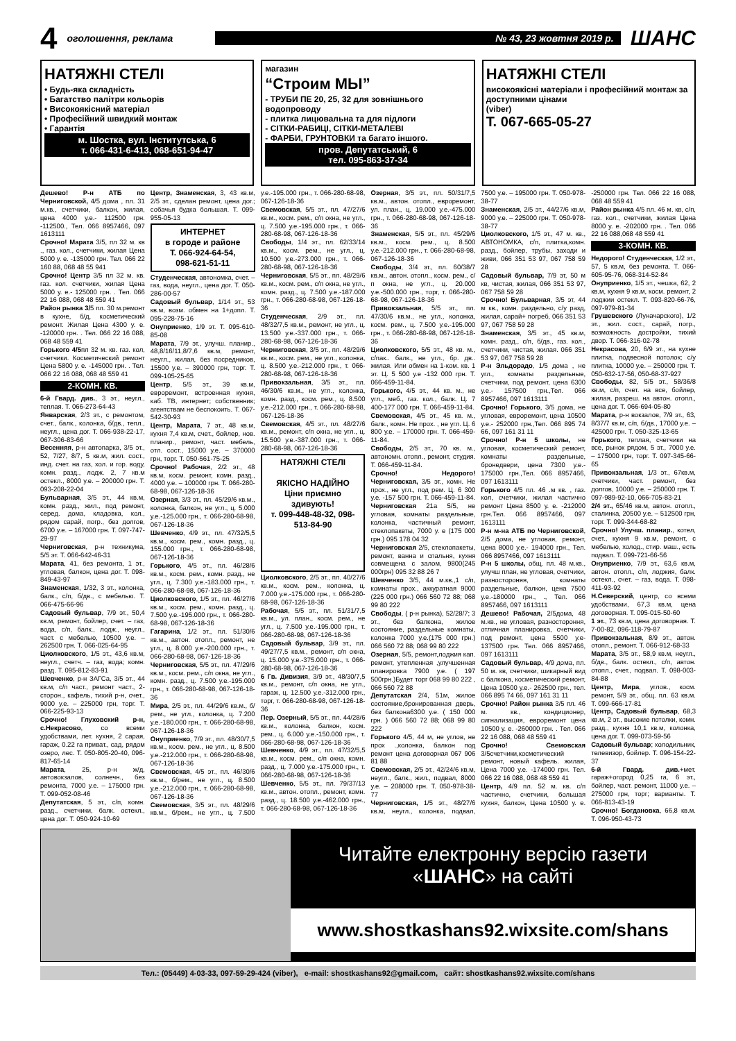4 оголошення, реклама № 43, 23 жовтня 2019 р. ШАНС
НАТЯЖНІ СТЕЛІ
• Будь-яка складність
• Багатство палітри кольорів
• Високоякісний матеріал
• Професійний швидкий монтаж
• Гарантія
м. Шостка, вул. Інститутська, 6
т. 066-431-6-413, 068-651-94-47
магазин
“Строим МЫ”
- ТРУБИ ПЕ 20, 25, 32 для зовнішнього водопроводу
- плитка лицювальна та для підлоги
- СІТКИ-РАБИЦІ, СІТКИ-МЕТАЛЕВІ
- ФАРБИ, ГРУНТОВКИ та багато іншого.
пров. Депутатський, 6
тел. 095-863-37-34
НАТЯЖНІ СТЕЛІ
високоякісні матеріали і професійний монтаж за доступними цінами
(viber)
Т. 067-665-05-27
Дешево! Р-н АТБ по Черниговской, 4/5 дома , пл. 31 м.кв., счетчики, балкон, жилая, цена 4000 у.е.- 112500 грн. -112500., Тел. 066 8957466, 097 1613111
Срочно! Марата 3/5, пл 32 м. кв ., газ. кол., счетчики, жилая Цена 5000 у. е. -135000 грн. Тел. 066 22 160 88, 068 48 55 941
Срочно! Центр 3/5 пл 32 м. кв. газ. кол. счетчики, жилая Цена 5000 у. е.- 125000 грн. . Тел. 066 22 16 088, 068 48 559 41
Район рынка 3/5 пл. 30 м.ремонт в кухне, б/д, косметический ремонт. Жилая Цена 4300 у. е. -120000 грн. . Тел. 066 22 16 088, 068 48 559 41
Горького 4/5пл 32 м. кв. газ. кол, счетчики. Косметический ремонт Цена 5800 у. е. -145000 грн. . Тел. 066 22 16 088, 068 48 559 41
2-КОМН. КВ.
6-й Гвард. див., 3 эт., неугл., теплая. Т. 066-273-64-43
Январская, 2/3 эт., с ремонтом, счет., балк., колонка, б/дв., тепл., неугл., цена дог. Т. 066-938-22-17, 067-306-83-66
Весенняя, р-н автопарка, 3/5 эт., 52, 7/27, 8/7, 5 кв.м, жил. сост., инд. счет. на газ, хол. и гор. воду, комн. разд., лодж. 2, 7 кв.м остекл., 8000 у.е. – 200000 грн. Т. 093-208-22-04
Бульварная, 3/5 эт., 44 кв.м, комн. разд., жил., под ремонт, серед. дома, кладовка, кол., рядом сарай, погр., без долгов, 6700 у.е. – 167000 грн. Т. 097-747-29-97
Черниговская, р-н техникума, 5/5 эт. Т. 066-642-46-31
Марата, 41, без ремонта, 1 эт., угловая, балкон, цена дог. Т. 098-849-43-97
Знаменская, 1/32, 3 эт., колонка, балк., с/п, б/дв., с мебелью. Т. 066-475-66-96
Садовый бульвар, 7/9 эт., 50,4 кв.м, ремонт, бойлер, счет. – газ, вода, с/п, балк., лодж., неугл., част. с мебелью, 10500 у.е. – 262500 грн. Т. 066-025-64-95
Циолковского, 1/5 эт., 43,6 кв.м, неугл., счетч. – газ, вода; комн. разд. Т. 095-812-83-91
Шевченко, р-н ЗАГСа, 3/5 эт., 44 кв.м, с/п част., ремонт част., 2-сторон., кафель, тихий р-н, счет., 9000 у.е. – 225000 грн, торг. Т. 066-225-93-13
Срочно! Глуховский р-н, с.Некрасово, со всеми удобствами, лет. кухня, 2 сарая, гараж, 0.22 га приват., сад, рядом озеро, лес. Т. 050-805-20-40, 096-817-65-14
Марата, 25, р-н ж/д, автовокзалов, солнечн., без ремонта, 7000 у.е. – 175000 грн. Т. 099-052-08-46
Депутатская, 5 эт., с/п, комн. разд., счетчики, балк. остекл., цена дог. Т. 050-924-10-69
Центр, Знаменская, 3, 43 кв.м, 2/5 эт., сделан ремонт, цена дог.; собачья будка большая. Т. 099-955-05-13
ИНТЕРНЕТ
в городе и районе
Т. 066-924-64-54,
098-621-51-11
Студенческая, автономка, счет. – газ, вода, неугл., цена дог. Т. 050-286-00-57
Садовый бульвар, 1/14 эт., 53 кв.м, возм. обмен на 1+допл. Т. 095-228-75-16
Онуприенко, 1/9 эт. Т. 095-610-85-08
Марата, 7/9 эт., улучш. планир., 48,8/16/11,8/7,6 кв.м, ремонт, неугл., жилая, без посредников, 15500 у.е. – 390000 грн, торг. Т. 099-105-25-65
Центр, 5/5 эт., 39 кв.м, евроремонт, встроенная кухня, каб. ТВ, интернет; собственник; агентствам не беспокоить. Т. 067-542-30-93
Центр, Марата, 7 эт., 48 кв.м, кухня 7,4 кв.м, счет., бойлер, нов. планир., ремонт, част. мебель, отл. сост., 15000 у.е. – 370000 грн, торг. Т. 050-561-75-25
Срочно! Рабочая, 2/2 эт., 48 кв.м, косм. ремонт, комн. разд., 4000 у.е. – 100000 грн. Т. 066-280-68-98, 067-126-18-36
Озерная, 3/3 эт., пл. 45/29/6 кв.м., колонка, балкон, не угл., ц. 5.000 у.е.-125.000 грн., т. 066-280-68-98, 067-126-18-36
Шевченко, 4/9 эт., пл. 47/32/5,5 кв.м., косм. рем., комн. разд., ц. 155.000 грн., т. 066-280-68-98, 067-126-18-36
Горького, 4/5 эт., пл. 46/28/6 кв.м., косм. рем., комн. разд., не угл., ц. 7.300 у.е.-183.000 грн., т. 066-280-68-98, 067-126-18-36
Циолковского, 1/5 эт., пл. 46/27/6 кв.м., косм. рем., комн. разд., ц. 7.500 у.е.-195.000 грн., т. 066-280-68-98, 067-126-18-36
Гагарина, 1/2 эт., пл. 51/30/6 кв.м., автон. отопл., ремонт, не угл., ц. 8.000 у.е.-200.000 грн., т. 066-280-68-98, 067-126-18-36
Черниговская, 5/5 эт., пл. 47/29/6 кв.м., косм. рем., с/п окна, не угл., комн. разд., ц. 7.500 у.е.-195.000 грн., т. 066-280-68-98, 067-126-18-36
Мира, 2/5 эт., пл. 44/29/6 кв.м., б/рем., не угл., колонка, ц. 7.200 у.е.-180.000 грн., т. 066-280-68-98, 067-126-18-36
Онуприенко, 7/9 эт., пл. 48/30/7,5 кв.м., косм. рем., не угл., ц. 8.500 у.е.-212.000 грн., т. 066-280-68-98, 067-126-18-36
Свемовская, 4/5 эт., пл. 46/30/6 кв.м., б/рем., не угл., ц. 8.500 у.е.-212.000 грн., т. 066-280-68-98, 067-126-18-36
Свемовская, 3/5 эт., пл. 48/29/6 кв.м., б/рем., не угл., ц. 7.500 у.е.-195.000 грн., т. 066-280-68-98, 067-126-18-36
Свемовская, 5/5 эт., пл. 47/27/6 кв.м., косм. рем., с/п окна, не угл., ц. 7.500 у.е.-195.000 грн., т. 066-280-68-98, 067-126-18-36
Свободы, 1/4 эт., пл. 62/33/14 кв.м., косм. рем., не угл., ц. 10.500 у.е.-273.000 грн., т. 066-280-68-98, 067-126-18-36
Черниговская, 5/5 эт., пл. 48/29/6 кв.м., косм. рем., с/п окна, не угл., комн. разд., ц. 7.500 у.е.-187.000 грн., т. 066-280-68-98, 067-126-18-36
Студенческая, 2/9 эт., пл. 48/32/7,5 кв.м., ремонт, не угл., ц. 13.500 у.е.-337.000 грн., т. 066-280-68-98, 067-126-18-36
Черниговская, 3/5 эт., пл. 48/29/6 кв.м., косм. рем., не угл., колонка, ц. 8.500 у.е.-212.000 грн., т. 066-280-68-98, 067-126-18-36
Привокзальная, 3/5 эт., пл. 46/30/6 кв.м., не угл., колонка, комн. разд., косм. рем., ц. 8.500 у.е.-212.000 грн., т. 066-280-68-98, 067-126-18-36
Свемовская, 4/5 эт., пл. 48/27/6 кв.м., ремонт, с/п окна, не угл., ц. 15.500 у.е.-387.000 грн., т. 066-280-68-98, 067-126-18-36
НАТЯЖНІ СТЕЛІ
ЯКІСНО НАДІЙНО
Ціни приємно здивують!
т. 099-448-48-32, 098-513-84-90
Циолковского, 2/5 эт., пл. 40/27/6 кв.м., косм. рем., колонка, ц. 7.000 у.е.-175.000 грн., т. 066-280-68-98, 067-126-18-36
Рабочая, 5/5 эт., пл. 51/31/7,5 кв.м., ул. план., косм. рем., не угл., ц. 7.500 у.е.-195.000 грн., т. 066-280-68-98, 067-126-18-36
Садовый бульвар, 3/9 эт., пл. 49/27/7,5 кв.м., ремонт, с/п окна, ц. 15.000 у.е.-375.000 грн., т. 066-280-68-98, 067-126-18-36
6 Гв. Дивизия, 3/9 эт., 48/30/7,5 кв.м., ремонт, с/п окна, не угл., гараж, ц. 12.500 у.е.-312.000 грн., торг, т. 066-280-68-98, 067-126-18-36
Пер. Озерный, 5/5 эт., пл. 44/28/6 кв.м., колонка, балкон, косм. рем., ц. 6.000 у.е.-150.000 грн., т. 066-280-68-98, 067-126-18-36
Шевченко, 4/9 эт., пл. 47/32/5,5 кв.м., косм. рем., с/п окна, комн. разд., ц. 7.000 у.е.-175.000 грн., т. 066-280-68-98, 067-126-18-36
Шевченко, 5/5 эт., пл. 79/37/13 кв.м., автон. отопл., ремонт, комн. разд., ц. 18.500 у.е.-462.000 грн., т. 066-280-68-98, 067-126-18-36
Озерная, 3/5 эт., пл. 50/31/7,5 кв.м., автон. отопл., евроремонт, ул. план., ц. 19.000 у.е.-475.000 грн., т. 066-280-68-98, 067-126-18-36
Знаменская, 5/5 эт., пл. 45/29/6 кв.м., косм. рем., ц. 8.500 у.е.-212.000 грн., т. 066-280-68-98, 067-126-18-36
Свободы, 3/4 эт., пл. 60/38/7 кв.м., автон. отопл., косм. рем., с/п окна, не угл., ц. 20.000 у.е.-500.000 грн., торг, т. 066-280-68-98, 067-126-18-36
Привокзальная, 5/5 эт., пл. 47/30/6 кв.м., не угл., колонка, косм. рем., ц. 7.500 у.е.-195.000 грн., т. 066-280-68-98, 067-126-18-36
Циолковского, 5/5 эт., 48 кв. м., с/пак.. балк., не угл., бр. дв.. жилая. Или обмен на 1-ком. кв. 1 эт. Ц. 5 500 у.е -132 000 грн. Т. 066-459-11-84.
Горького, 4/5 эт., 44 кв. м., не угл., меб., газ. кол., балк. Ц. 7 400-177 000 грн. Т. 066-459-11-84.
Свемовская, 4/5 эт., 45 кв. м., балк., комн. Не прох. , не угл. Ц. 6 800 у.е. – 170000 грн. Т. 066-459-11-84.
Свободы, 2/5 эт., 70 кв. м., автономн. отопл., ремонт, студия. Т. 066-459-11-84.
Срочно! Недорого! Черниговская, 3/5 эт., комн. Не прох., не угл., под рем. Ц. 6 300 у.е. -157 500 грн. Т. 066-459-11-84.
Черниговская 21а 5/5, не угловая, комнаты раздельные, колонка, частичный ремонт, стеклопакеты, 7000 у. е (175 000 грн.) 095 178 04 32
Черниговская 2/5, стеклопакеты, ремонт, ванна и спальня, кухня совмещена с залом, 9800(245 000грн) 095 32 88 26 7
Шевченко 3/5, 44 м.кв.,1 с/п, комнаты прох., аккуратная 9000 (225 000 грн.) 066 560 72 88; 068 99 80 222
Свободы, ( р-н рынка), 52/28/7; 3 эт., без балкона, жилое состояние, раздельные комнаты, колонка 7000 у.е.(175 000 грн.) 066 560 72 88; 068 99 80 222
Озерная, 5/5, ремонт,лоджия кап. ремонт, утепленная ,улучшенная планировка 7900 у.е. ( 197 500грн.)Будет торг 068 99 80 222 , 066 560 72 88
Депутатская 2/4, 51м, жилое состояние,бронированная дверь, без балкона6300 у.е. ( 150 000 грн. ) 066 560 72 88; 068 99 80 222
Горького 4/5, 44 м, не углов, не прох .,колонка, балкон под ремонт цена договорная 067 906 81 88
Свемовская, 2/5 эт., 42/24/6 кв.м, неугл., балк., жил., подвал, 8000 у.е. – 208000 грн. Т. 050-978-38-77
Черниговская, 1/5 эт., 48/27/6 кв.м, неугл., колонка, подвал, 7500 у.е. – 195000 грн. Т. 050-978-38-77
Знаменская, 2/5 эт., 44/27/6 кв.м, 9000 у.е. – 225000 грн. Т. 050-978-38-77
Циолковского, 1/5 эт., 47 м. кв., АВТОНОМКА, с/п, плитка,комн. разд., бойлер, трубы, заходи и живи, 066 351 53 97, 067 758 59 28
Садовый бульвар, 7/9 эт, 50 м кв, чистая, жилая, 066 351 53 97, 067 758 59 28
Срочно! Бульварная, 3/5 эт, 44 м кв., комн. раздельно, с/у разд, жилая, сарай+ погреб, 066 351 53 97, 067 758 59 28
Знаменская, 3/5 эт., 45 кв.м, комн. разд., с/п, б/дв., газ. кол., счетчики, чистая, жилая. 066 351 53 97, 067 758 59 28
Р-н Эльдорадо, 1/5 дома , не угл., комнаты раздельные, счетчики, под ремонт, цена 6300 у.е.- 157500 грн.,Тел. 066 8957466, 097 1613111
Срочно! Горького, 3/5 дома, не угловая, евроремонт, цена 10500 у.е.- 252000 грн.,Тел. 066 895 74 66, 097 161 31 11
Срочно! Р-н 5 школы, не угловая, косметический ремонт, комнаты раздельные, бронедвери, цена 7300 у.е.- 175000 грн.,Тел. 066 8957466, 097 1613111
Горького 4/5 пл. 46 .м кв. , газ. кол, счетчики, жилая частично ремонт Цена 8500 у. е. -212000 грн.Тел. 066 8957466, 097 1613111
Р-н м-на АТБ по Черниговской, 2/5 дома, не угловая, ремонт, цена 8000 у.е.- 194000 грн., Тел. 066 8957466, 097 1613111
Р-н 5 школы, общ. пл. 48 м.кв., улучш план, не угловая, счетчики, разностороняя, комнаты раздельные, балкон, цена 7500 у.е.-180000 грн., ., Тел. 066 8957466, 097 1613111
Дешево! Рабочая, 2/5дома, 48 м.кв., не угловая, разностороння, отличная планировка, счетчики, под ремонт, цена 5500 у.е- 137500 грн. Тел. 066 8957466, 097 1613111
Садовый бульвар, 4/9 дома, пл. 50 м. кв, счетчики, шикарный вид с балкона, косметический ремонт, Цена 10500 у.е.- 262500 грн., тел. 066 895 74 66, 097 161 31 11
Срочно! Район рынка 3/5 пл. 46 м. кв., кондиционер, сигнализация, евроремонт цена 10500 у. е. -260000 грн. . Тел. 066 22 16 088, 068 48 559 41
Срочно! Свемовская 3/5счетчики,косметический ремонт, новый кафель. жилая, Цена 7000 у.е. -174000 грн. Тел. 066 22 16 088, 068 48 559 41
Центр, 4/9 пл. 52 м. кв. с/п частично, счетчики, большая кухня, балкон, Цена 10500 у. е. -250000 грн. Тел. 066 22 16 088, 068 48 559 41
Район рынка 4/5 пл. 46 м. кв, с/п, газ. кол., счетчики, жилая Цена 8000 у. е. -202000 грн. . Тел. 066 22 16 088,068 48 559 41
3-КОМН. КВ.
Недорого! Студенческая, 1/2 эт., 57, 5 кв.м, без ремонта. Т. 066-605-95-76, 068-314-52-84
Онуприенко, 1/5 эт., чешка, 62, 2 кв.м, кухня 9 кв.м, косм. ремонт, 2 лоджии остекл. Т. 093-820-66-76, 097-979-81-34
Грушевского (Луначарского), 1/2 эт., жил. сост., сарай, погр., возможность достройки, тихий двор. Т. 066-316-02-78
Некрасова, 20, 6/9 эт., на кухне плитка, подвесной потолок; с/у плитка, 10000 у.е. – 250000 грн. Т. 050-632-17-56, 050-68-37-927
Свободы, 82, 5/5 эт., 58/36/8 кв.м, с/п, счет. на все, бойлер, жилая, разреш. на автон. отопл., цена дог. Т. 066-694-05-80
Марата, р-н вокзалов, 7/9 эт., 63, 8/37/7 кв.м, с/п, б/дв., 17000 у.е. – 425000 грн. Т. 050-325-13-65
Горького, теплая, счетчики на все, рынок рядом, 5 эт., 7000 у.е. – 175000 грн, торг. Т. 097-345-66-65
Привокзальная, 1/3 эт., 67кв.м, счетчики, част. ремонт, без долгов, 10000 у.е. – 250000 грн. Т. 097-989-92-10, 066-705-83-21
2/4 эт., 65/46 кв.м, автон. отопл., сталинка, 20500 у.е. – 512500 грн, торг. Т. 099-344-68-82
Срочно! Улучш. планир., котел, счет., кухня 9 кв.м, ремонт, с мебелью, холод., стир. маш., есть подвал. Т. 099-721-66-56
Онуприенко, 7/9 эт., 63,6 кв.м, автон. отопл., с/п, лоджия, балк. остекл., счет. – газ, вода. Т. 098-411-93-92
Н.Северский, центр, со всеми удобствами, 67,3 кв.м, цена договорная. Т. 095-015-50-60
1 эт., 73 кв.м, цена договорная. Т. 7-00-82, 096-118-79-87
Привокзальная, 8/9 эт., автон. отопл., ремонт. Т. 066-912-68-33
Марата, 3/5 эт., 58,9 кв.м, неугл., б/дв., балк. остекл., с/п, автон. отопл., счет., подвал. Т. 098-003-84-88
Центр, Мира, углов., косм. ремонт, 5/9 эт., общ. пл. 63 кв.м. Т. 099-666-17-81
Центр, Садовый бульвар, 68,3 кв.м, 2 эт., высокие потолки, комн. разд., кухня 10,1 кв.м, колонка, цена дог. Т. 099-073-59-56
Садовый бульвар; холодильник, телевизор, бойлер. Т. 096-154-22-37
6-й Гвард. див.+мет. гараж+огород 0,25 га, 6 эт., бойлер, част. ремонт, 11000 у.е. – 275000 грн, торг; варианты. Т. 066-813-43-19
Срочно! Богдановка, 66,8 кв.м. Т. 096-950-43-73
Читайте електронну версію газети «ШАНС» на сайті
www.shostkashans92.wixsite.com/shans
Тел.: (05449) 4-03-33, 097-59-29-424 (viber), e-mail: shostkashans92@gmail.com, сайт: shostkashans92.wixsite.com/shans